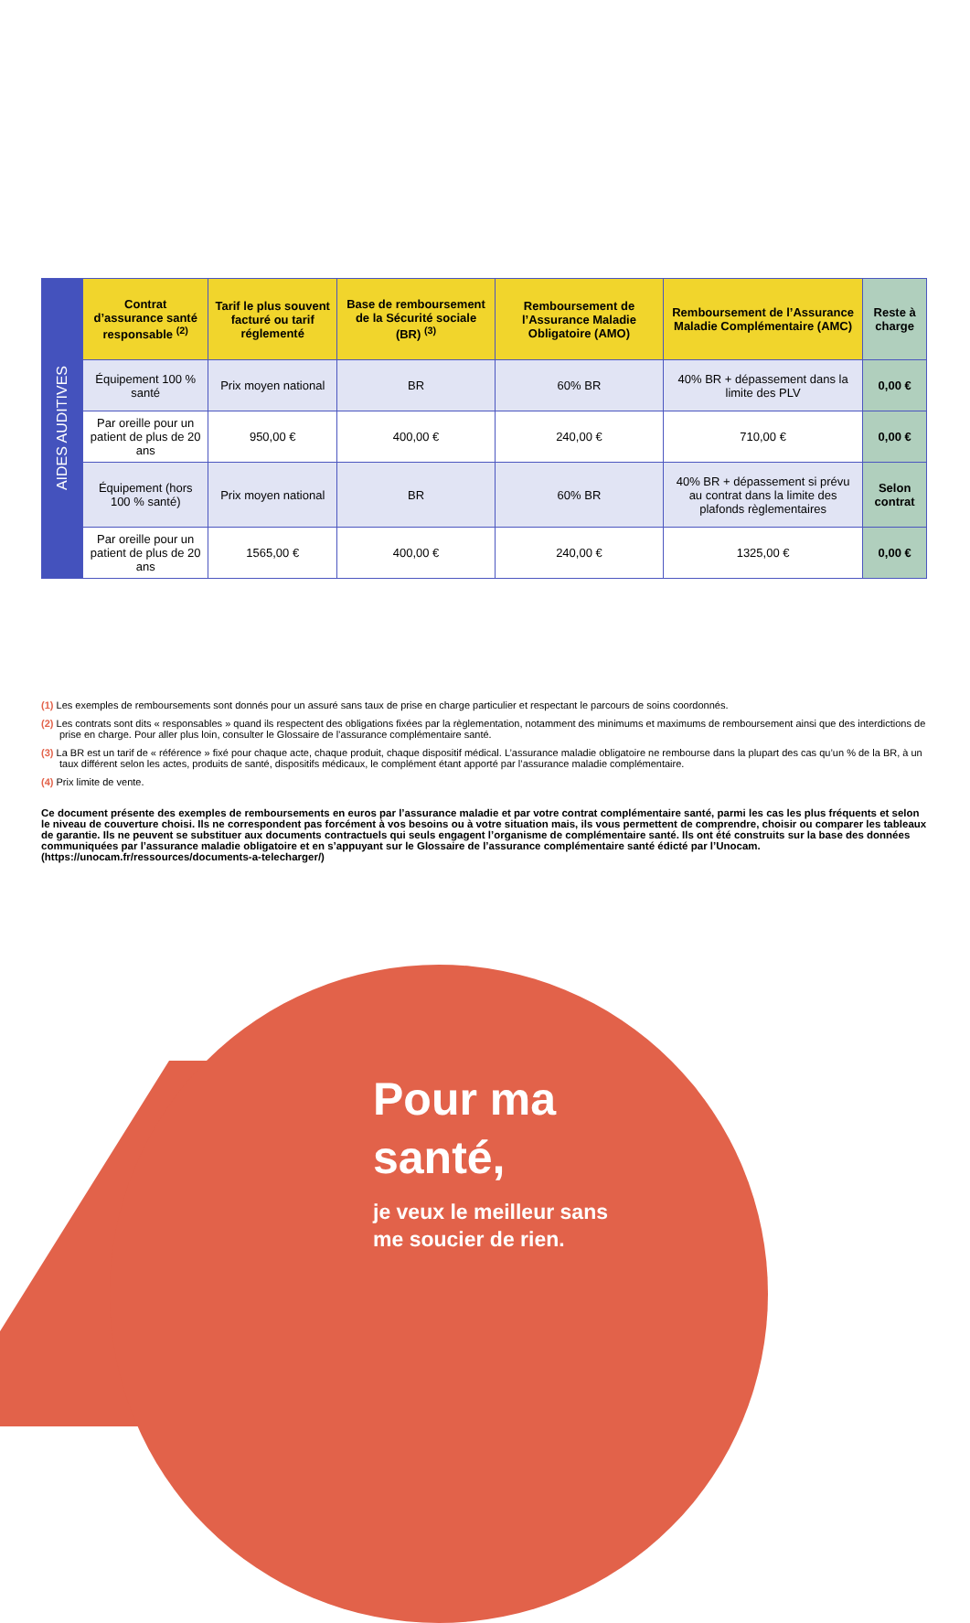| AIDES AUDITIVES | Contrat d’assurance santé responsable <sup>(2)</sup> | Tarif le plus souvent facturé ou tarif réglementé | Base de remboursement de la Sécurité sociale (BR) <sup>(3)</sup> | Remboursement de l’Assurance Maladie Obligatoire (AMO) | Remboursement de l’Assurance Maladie Complémentaire (AMC) | Reste à charge |
| | Équipement 100 % santé | Prix moyen national | BR | 60% BR | 40% BR + dépassement dans la limite des PLV | 0,00 € |
| | Par oreille pour un patient de plus de 20 ans | 950,00 € | 400,00 € | 240,00 € | 710,00 € | 0,00 € |
| | Équipement (hors 100 % santé) | Prix moyen national | BR | 60% BR | 40% BR + dépassement si prévu au contrat dans la limite des plafonds règlementaires | Selon contrat |
| | Par oreille pour un patient de plus de 20 ans | 1565,00 € | 400,00 € | 240,00 € | 1325,00 € | 0,00 € |
(1) Les exemples de remboursements sont donnés pour un assuré sans taux de prise en charge particulier et respectant le parcours de soins coordonnés.
(2) Les contrats sont dits « responsables » quand ils respectent des obligations fixées par la règlementation, notamment des minimums et maximums de remboursement ainsi que des interdictions de prise en charge. Pour aller plus loin, consulter le Glossaire de l’assurance complémentaire santé.
(3) La BR est un tarif de « référence » fixé pour chaque acte, chaque produit, chaque dispositif médical. L’assurance maladie obligatoire ne rembourse dans la plupart des cas qu’un % de la BR, à un taux différent selon les actes, produits de santé, dispositifs médicaux, le complément étant apporté par l’assurance maladie complémentaire.
(4) Prix limite de vente.
Ce document présente des exemples de remboursements en euros par l’assurance maladie et par votre contrat complémentaire santé, parmi les cas les plus fréquents et selon le niveau de couverture choisi. Ils ne correspondent pas forcément à vos besoins ou à votre situation mais, ils vous permettent de comprendre, choisir ou comparer les tableaux de garantie. Ils ne peuvent se substituer aux documents contractuels qui seuls engagent l’organisme de complémentaire santé. Ils ont été construits sur la base des données communiquées par l’assurance maladie obligatoire et en s’appuyant sur le Glossaire de l’assurance complémentaire santé édicté par l’Unocam. (https://unocam.fr/ressources/documents-a-telecharger/)
Pour ma
santé,
je veux le meilleur sans
me soucier de rien.